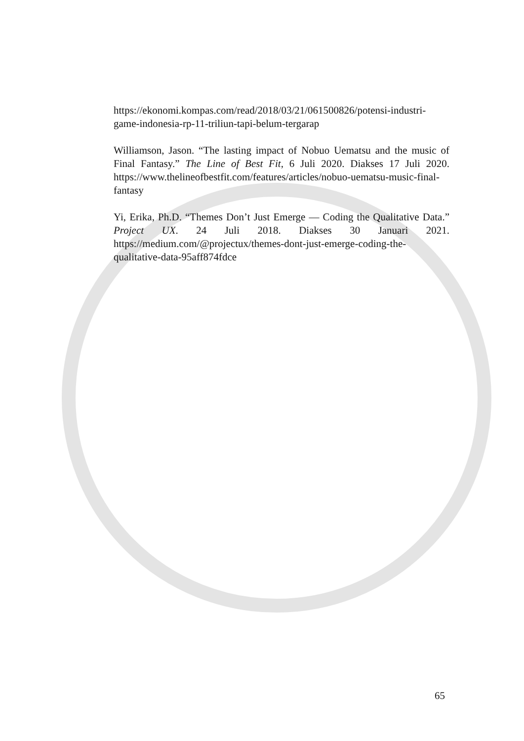https://ekonomi.kompas.com/read/2018/03/21/061500826/potensi-industri-game-indonesia-rp-11-triliun-tapi-belum-tergarap
Williamson, Jason. “The lasting impact of Nobuo Uematsu and the music of Final Fantasy.” The Line of Best Fit, 6 Juli 2020. Diakses 17 Juli 2020. https://www.thelineofbestfit.com/features/articles/nobuo-uematsu-music-final-fantasy
Yi, Erika, Ph.D. “Themes Don’t Just Emerge — Coding the Qualitative Data.” Project UX. 24 Juli 2018. Diakses 30 Januari 2021. https://medium.com/@projectux/themes-dont-just-emerge-coding-the-qualitative-data-95aff874fdce
65